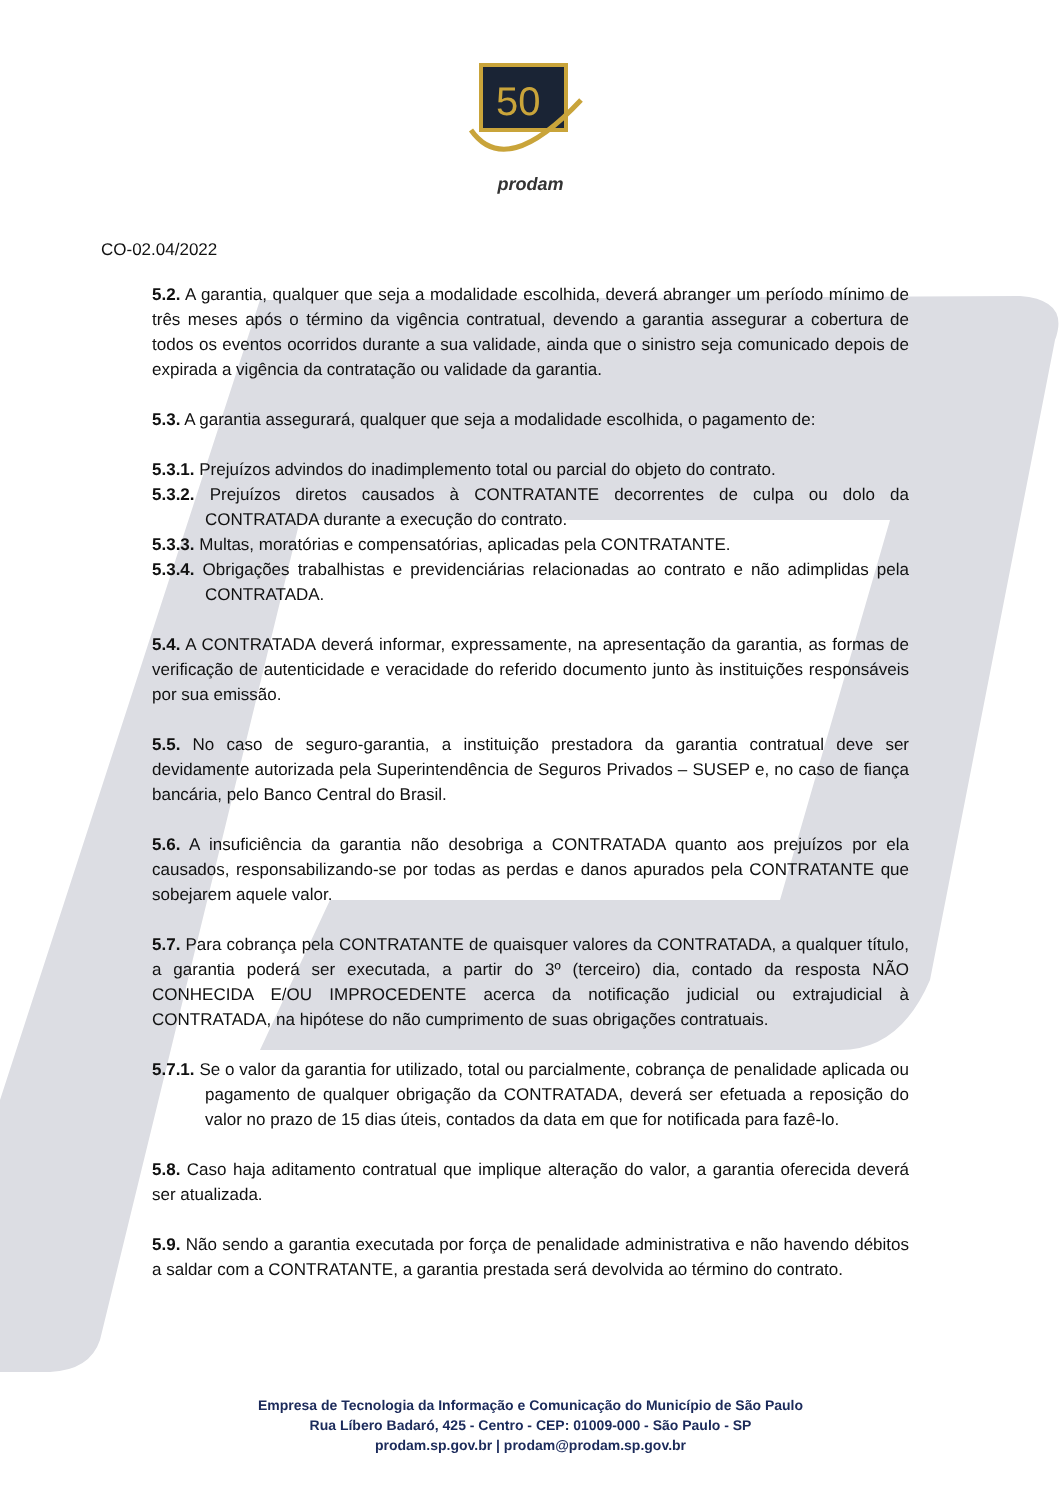50
prodam
CO-02.04/2022
5.2. A garantia, qualquer que seja a modalidade escolhida, deverá abranger um período mínimo de três meses após o término da vigência contratual, devendo a garantia assegurar a cobertura de todos os eventos ocorridos durante a sua validade, ainda que o sinistro seja comunicado depois de expirada a vigência da contratação ou validade da garantia.
5.3. A garantia assegurará, qualquer que seja a modalidade escolhida, o pagamento de:
5.3.1. Prejuízos advindos do inadimplemento total ou parcial do objeto do contrato.
5.3.2. Prejuízos diretos causados à CONTRATANTE decorrentes de culpa ou dolo da CONTRATADA durante a execução do contrato.
5.3.3. Multas, moratórias e compensatórias, aplicadas pela CONTRATANTE.
5.3.4. Obrigações trabalhistas e previdenciárias relacionadas ao contrato e não adimplidas pela CONTRATADA.
5.4. A CONTRATADA deverá informar, expressamente, na apresentação da garantia, as formas de verificação de autenticidade e veracidade do referido documento junto às instituições responsáveis por sua emissão.
5.5. No caso de seguro-garantia, a instituição prestadora da garantia contratual deve ser devidamente autorizada pela Superintendência de Seguros Privados – SUSEP e, no caso de fiança bancária, pelo Banco Central do Brasil.
5.6. A insuficiência da garantia não desobriga a CONTRATADA quanto aos prejuízos por ela causados, responsabilizando-se por todas as perdas e danos apurados pela CONTRATANTE que sobejarem aquele valor.
5.7. Para cobrança pela CONTRATANTE de quaisquer valores da CONTRATADA, a qualquer título, a garantia poderá ser executada, a partir do 3º (terceiro) dia, contado da resposta NÃO CONHECIDA E/OU IMPROCEDENTE acerca da notificação judicial ou extrajudicial à CONTRATADA, na hipótese do não cumprimento de suas obrigações contratuais.
5.7.1. Se o valor da garantia for utilizado, total ou parcialmente, cobrança de penalidade aplicada ou pagamento de qualquer obrigação da CONTRATADA, deverá ser efetuada a reposição do valor no prazo de 15 dias úteis, contados da data em que for notificada para fazê-lo.
5.8. Caso haja aditamento contratual que implique alteração do valor, a garantia oferecida deverá ser atualizada.
5.9. Não sendo a garantia executada por força de penalidade administrativa e não havendo débitos a saldar com a CONTRATANTE, a garantia prestada será devolvida ao término do contrato.
Empresa de Tecnologia da Informação e Comunicação do Município de São Paulo
Rua Líbero Badaró, 425 - Centro - CEP: 01009-000 - São Paulo - SP
prodam.sp.gov.br | prodam@prodam.sp.gov.br